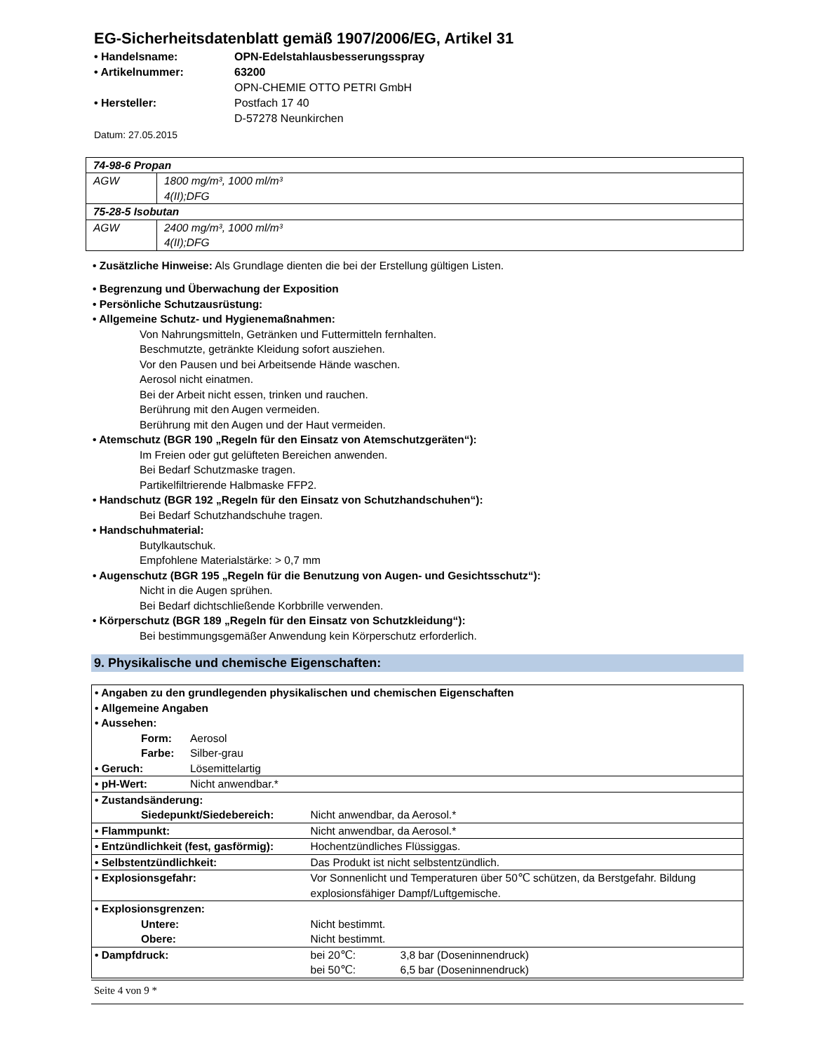EG-Sicherheitsdatenblatt gemäß 1907/2006/EG, Artikel 31
| • Handelsname: | OPN-Edelstahlausbesserungsspray |
| • Artikelnummer: | 63200 |
| • Hersteller: | OPN-CHEMIE OTTO PETRI GmbH Postfach 17 40 D-57278 Neunkirchen |
Datum: 27.05.2015
| 74-98-6 Propan | |
| AGW | 1800 mg/m³, 1000 ml/m³ 4(II);DFG |
| 75-28-5 Isobutan | |
| AGW | 2400 mg/m³, 1000 ml/m³ 4(II);DFG |
• Zusätzliche Hinweise: Als Grundlage dienten die bei der Erstellung gültigen Listen.
• Begrenzung und Überwachung der Exposition
• Persönliche Schutzausrüstung:
• Allgemeine Schutz- und Hygienemaßnahmen:
Von Nahrungsmitteln, Getränken und Futtermitteln fernhalten.
Beschmutzte, getränkte Kleidung sofort ausziehen.
Vor den Pausen und bei Arbeitsende Hände waschen.
Aerosol nicht einatmen.
Bei der Arbeit nicht essen, trinken und rauchen.
Berührung mit den Augen vermeiden.
Berührung mit den Augen und der Haut vermeiden.
• Atemschutz (BGR 190 „Regeln für den Einsatz von Atemschutzgeräten“):
Im Freien oder gut gelüfteten Bereichen anwenden.
Bei Bedarf Schutzmaske tragen.
Partikelfiltrierende Halbmaske FFP2.
• Handschutz (BGR 192 „Regeln für den Einsatz von Schutzhandschuhen“):
Bei Bedarf Schutzhandschuhe tragen.
• Handschuhmaterial:
Butylkautschuk.
Empfohlene Materialstärke: > 0,7 mm
• Augenschutz (BGR 195 „Regeln für die Benutzung von Augen- und Gesichtsschutz“):
Nicht in die Augen sprühen.
Bei Bedarf dichtschließende Korbbrille verwenden.
• Körperschutz (BGR 189 „Regeln für den Einsatz von Schutzkleidung“):
Bei bestimmungsgemäßer Anwendung kein Körperschutz erforderlich.
9. Physikalische und chemische Eigenschaften:
| • Angaben zu den grundlegenden physikalischen und chemischen Eigenschaften • Allgemeine Angaben • Aussehen: | | | |
| Form: | Aerosol | | |
| Farbe: | Silber-grau | | |
| • Geruch: | Lösemittelartig | | |
| • pH-Wert: | Nicht anwendbar.* | | |
| • Zustandsänderung: | | | |
| Siedepunkt/Siedebereich: | | Nicht anwendbar, da Aerosol.* | |
| • Flammpunkt: | | Nicht anwendbar, da Aerosol.* | |
| • Entzündlichkeit (fest, gasförmig): | | Hochentzündliches Flüssiggas. | |
| • Selbstentzündlichkeit: | | Das Produkt ist nicht selbstentzündlich. | |
| • Explosionsgefahr: | | Vor Sonnenlicht und Temperaturen über 50℃ schützen, da Berstgefahr. Bildung explosionsfähiger Dampf/Luftgemische. | |
| • Explosionsgrenzen: | | | |
| Untere: | | Nicht bestimmt. | |
| Obere: | | Nicht bestimmt. | |
| • Dampfdruck: | | bei 20℃: bei 50℃: | 3,8 bar (Doseninnendruck) 6,5 bar (Doseninnendruck) |
Seite 4 von 9 *